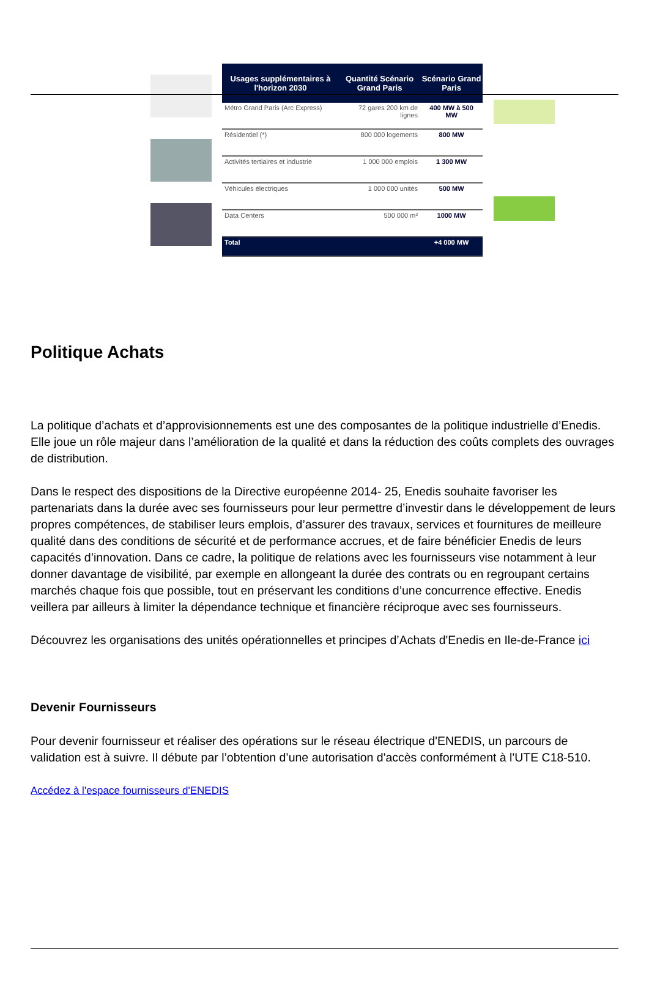| Usages supplémentaires à l'horizon 2030 | Quantité Scénario Grand Paris | Scénario Grand Paris |
| --- | --- | --- |
| Métro Grand Paris (Arc Express) | 72 gares 200 km de lignes | 400 MW à 500 MW |
| Résidentiel (*) | 800 000 logements | 800 MW |
| Activités tertiaires et industrie | 1 000 000 emplois | 1 300 MW |
| Véhicules électriques | 1 000 000 unités | 500 MW |
| Data Centers | 500 000 m² | 1000 MW |
| Total | | +4 000 MW |
Politique Achats
La politique d’achats et d’approvisionnements est une des composantes de la politique industrielle d’Enedis. Elle joue un rôle majeur dans l’amélioration de la qualité et dans la réduction des coûts complets des ouvrages de distribution.
Dans le respect des dispositions de la Directive européenne 2014- 25, Enedis souhaite favoriser les partenariats dans la durée avec ses fournisseurs pour leur permettre d’investir dans le développement de leurs propres compétences, de stabiliser leurs emplois, d’assurer des travaux, services et fournitures de meilleure qualité dans des conditions de sécurité et de performance accrues, et de faire bénéficier Enedis de leurs capacités d’innovation. Dans ce cadre, la politique de relations avec les fournisseurs vise notamment à leur donner davantage de visibilité, par exemple en allongeant la durée des contrats ou en regroupant certains marchés chaque fois que possible, tout en préservant les conditions d’une concurrence effective. Enedis veillera par ailleurs à limiter la dépendance technique et financière réciproque avec ses fournisseurs.
Découvrez les organisations des unités opérationnelles et principes d’Achats d'Enedis en Ile-de-France ici
Devenir Fournisseurs
Pour devenir fournisseur et réaliser des opérations sur le réseau électrique d'ENEDIS, un parcours de validation est à suivre. Il débute par l’obtention d’une autorisation d'accès conformément à l'UTE C18-510.
Accédez à l'espace fournisseurs d'ENEDIS